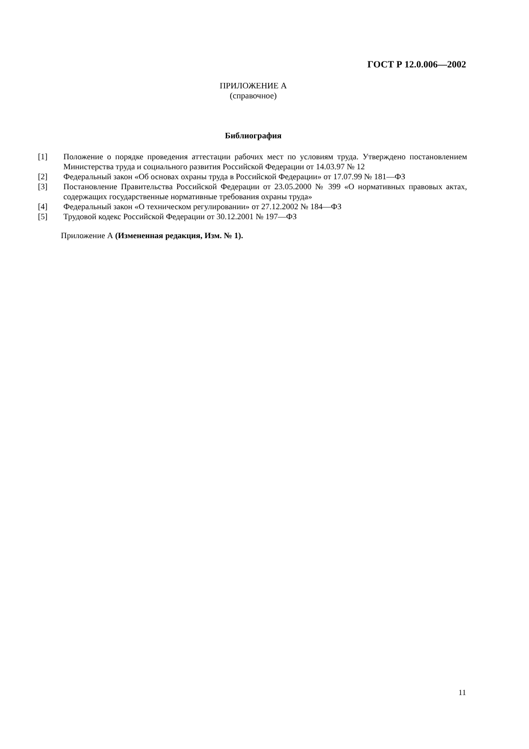ГОСТ Р 12.0.006—2002
ПРИЛОЖЕНИЕ А
(справочное)
Библиография
[1] Положение о порядке проведения аттестации рабочих мест по условиям труда. Утверждено постановлением Министерства труда и социального развития Российской Федерации от 14.03.97 № 12
[2] Федеральный закон «Об основах охраны труда в Российской Федерации» от 17.07.99 № 181—ФЗ
[3] Постановление Правительства Российской Федерации от 23.05.2000 № 399 «О нормативных правовых актах, содержащих государственные нормативные требования охраны труда»
[4] Федеральный закон «О техническом регулировании» от 27.12.2002 № 184—ФЗ
[5] Трудовой кодекс Российской Федерации от 30.12.2001 № 197—ФЗ
Приложение А (Измененная редакция, Изм. № 1).
11